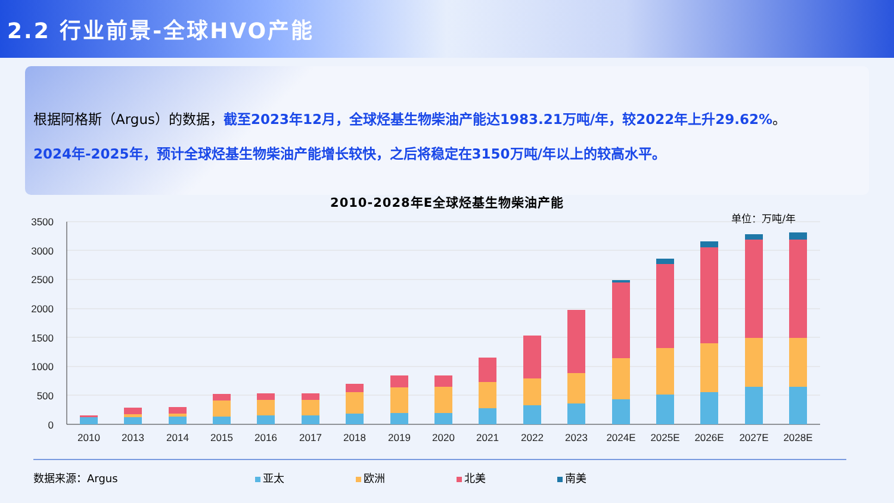2.2 行业前景-全球HVO产能
根据阿格斯（Argus）的数据，截至2023年12月，全球烃基生物柴油产能达1983.21万吨/年，较2022年上升29.62%。
2024年-2025年，预计全球烃基生物柴油产能增长较快，之后将稳定在3150万吨/年以上的较高水平。
2010-2028年E全球烃基生物柴油产能
单位：万吨/年
3500
3000
2500
2000
1500
1000
500
0
2010
2013
2014
2015
2016
2017
2018
2019
2020
2021
2022
2023
2024E
2025E
2026E
2027E
2028E
数据来源：Argus 亚太 欧洲 北美 南美